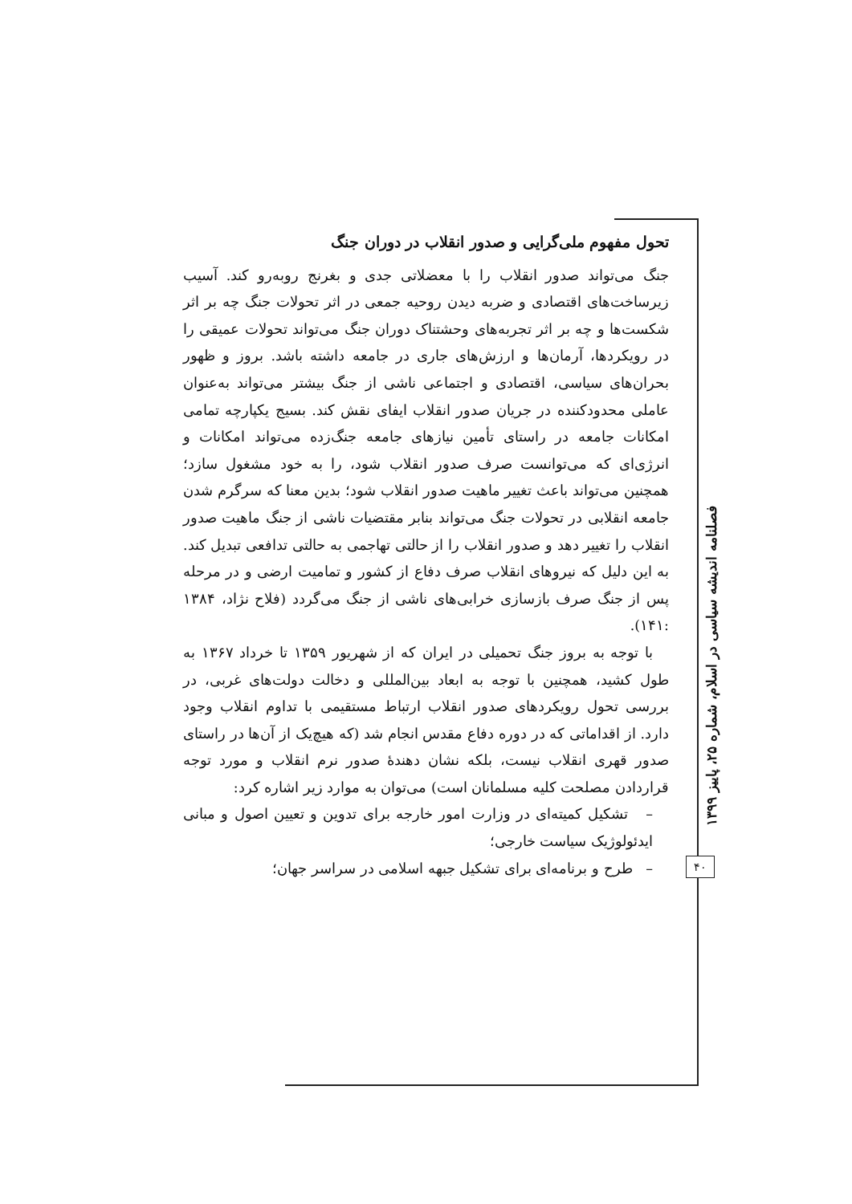تحول مفهوم ملی‌گرایی و صدور انقلاب در دوران جنگ
جنگ می‌تواند صدور انقلاب را با معضلاتی جدی و بغرنج روبه‌رو کند. آسیب زیرساخت‌های اقتصادی و ضربه دیدن روحیه جمعی در اثر تحولات جنگ چه بر اثر شکست‌ها و چه بر اثر تجربه‌های وحشتناک دوران جنگ می‌تواند تحولات عمیقی را در رویکردها، آرمان‌ها و ارزش‌های جاری در جامعه داشته باشد. بروز و ظهور بحران‌های سیاسی، اقتصادی و اجتماعی ناشی از جنگ بیشتر می‌تواند به‌عنوان عاملی محدودکننده در جریان صدور انقلاب ایفای نقش کند. بسیج یکپارچه تمامی امکانات جامعه در راستای تأمین نیازهای جامعه جنگ‌زده می‌تواند امکانات و انرژی‌ای که می‌توانست صرف صدور انقلاب شود، را به خود مشغول سازد؛ همچنین می‌تواند باعث تغییر ماهیت صدور انقلاب شود؛ بدین معنا که سرگرم شدن جامعه انقلابی در تحولات جنگ می‌تواند بنابر مقتضیات ناشی از جنگ ماهیت صدور انقلاب را تغییر دهد و صدور انقلاب را از حالتی تهاجمی به حالتی تدافعی تبدیل کند. به این دلیل که نیروهای انقلاب صرف دفاع از کشور و تمامیت ارضی و در مرحله پس از جنگ صرف بازسازی خرابی‌های ناشی از جنگ می‌گردد (فلاح نژاد، ۱۳۸۴ :۱۴۱).
با توجه به بروز جنگ تحمیلی در ایران که از شهریور ۱۳۵۹ تا خرداد ۱۳۶۷ به طول کشید، همچنین با توجه به ابعاد بین‌المللی و دخالت دولت‌های غربی، در بررسی تحول رویکردهای صدور انقلاب ارتباط مستقیمی با تداوم انقلاب وجود دارد. از اقداماتی که در دوره دفاع مقدس انجام شد (که هیچ‌یک از آن‌ها در راستای صدور قهری انقلاب نیست، بلکه نشان دهندهٔ صدور نرم انقلاب و مورد توجه قراردادن مصلحت کلیه مسلمانان است) می‌توان به موارد زیر اشاره کرد:
– تشکیل کمیته‌ای در وزارت امور خارجه برای تدوین و تعیین اصول و مبانی ایدئولوژیک سیاست خارجی؛
– طرح و برنامه‌ای برای تشکیل جبهه اسلامی در سراسر جهان؛
فصلنامه اندیشه سیاسی در اسلام، شماره ۲۵، پاییز ۱۳۹۹
۴۰